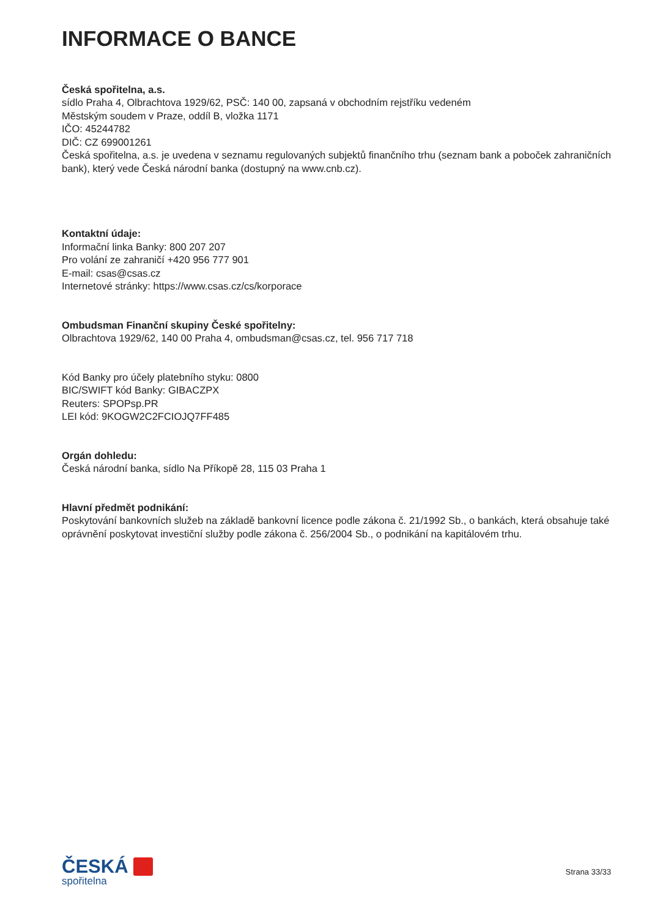INFORMACE O BANCE
Česká spořitelna, a.s.
sídlo Praha 4, Olbrachtova 1929/62, PSČ: 140 00, zapsaná v obchodním rejstříku vedeném
Městským soudem v Praze, oddíl B, vložka 1171
IČO: 45244782
DIČ: CZ 699001261
Česká spořitelna, a.s. je uvedena v seznamu regulovaných subjektů finančního trhu (seznam bank a poboček zahraničních bank), který vede Česká národní banka (dostupný na www.cnb.cz).
Kontaktní údaje:
Informační linka Banky: 800 207 207
Pro volání ze zahraničí +420 956 777 901
E-mail: csas@csas.cz
Internetové stránky: https://www.csas.cz/cs/korporace
Ombudsman Finanční skupiny České spořitelny:
Olbrachtova 1929/62, 140 00 Praha 4, ombudsman@csas.cz, tel. 956 717 718
Kód Banky pro účely platebního styku: 0800
BIC/SWIFT kód Banky: GIBACZPX
Reuters: SPOPsp.PR
LEI kód: 9KOGW2C2FCIOJQ7FF485
Orgán dohledu:
Česká národní banka, sídlo Na Příkopě 28, 115 03 Praha 1
Hlavní předmět podnikání:
Poskytování bankovních služeb na základě bankovní licence podle zákona č. 21/1992 Sb., o bankách, která obsahuje také oprávnění poskytovat investiční služby podle zákona č. 256/2004 Sb., o podnikání na kapitálovém trhu.
ČESKÁ
spořitelna
Strana 33/33